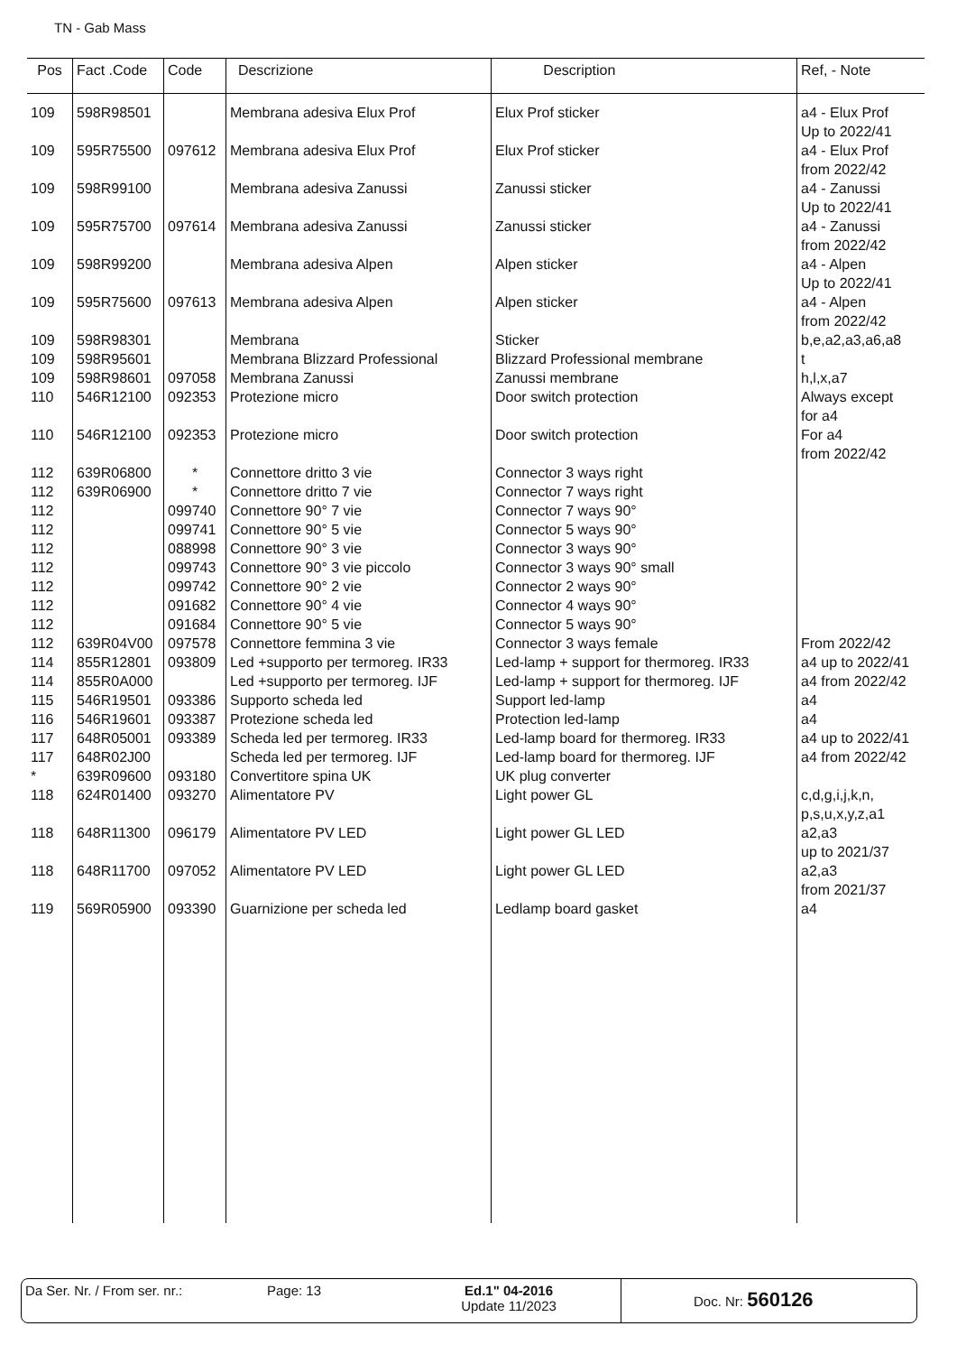TN - Gab Mass
| Pos | Fact .Code | Code | Descrizione | Description | Ref, - Note |
| --- | --- | --- | --- | --- | --- |
| 109 | 598R98501 | | Membrana adesiva Elux Prof | Elux Prof sticker | a4 - Elux Prof Up to 2022/41 |
| 109 | 595R75500 | 097612 | Membrana adesiva Elux Prof | Elux Prof sticker | a4 - Elux Prof from 2022/42 |
| 109 | 598R99100 | | Membrana adesiva Zanussi | Zanussi sticker | a4 - Zanussi Up to 2022/41 |
| 109 | 595R75700 | 097614 | Membrana adesiva Zanussi | Zanussi sticker | a4 - Zanussi from 2022/42 |
| 109 | 598R99200 | | Membrana adesiva Alpen | Alpen sticker | a4 - Alpen Up to 2022/41 |
| 109 | 595R75600 | 097613 | Membrana adesiva Alpen | Alpen sticker | a4 - Alpen from 2022/42 |
| 109 | 598R98301 | | Membrana | Sticker | b,e,a2,a3,a6,a8 |
| 109 | 598R95601 | | Membrana Blizzard Professional | Blizzard Professional membrane | t |
| 109 | 598R98601 | 097058 | Membrana Zanussi | Zanussi membrane | h,l,x,a7 |
| 110 | 546R12100 | 092353 | Protezione micro | Door switch protection | Always except for a4 |
| 110 | 546R12100 | 092353 | Protezione micro | Door switch protection | For a4 from 2022/42 |
| 112 | 639R06800 | * | Connettore dritto 3 vie | Connector 3 ways right | |
| 112 | 639R06900 | * | Connettore dritto 7 vie | Connector 7 ways right | |
| 112 | | 099740 | Connettore 90° 7 vie | Connector 7 ways 90° | |
| 112 | | 099741 | Connettore 90° 5 vie | Connector 5 ways 90° | |
| 112 | | 088998 | Connettore 90° 3 vie | Connector 3 ways 90° | |
| 112 | | 099743 | Connettore 90° 3 vie piccolo | Connector 3 ways 90° small | |
| 112 | | 099742 | Connettore 90° 2 vie | Connector 2 ways 90° | |
| 112 | | 091682 | Connettore 90° 4 vie | Connector 4 ways 90° | |
| 112 | | 091684 | Connettore 90° 5 vie | Connector 5 ways 90° | |
| 112 | 639R04V00 | 097578 | Connettore femmina 3 vie | Connector 3 ways female | From 2022/42 |
| 114 | 855R12801 | 093809 | Led +supporto per termoreg. IR33 | Led-lamp + support for thermoreg. IR33 | a4 up to 2022/41 |
| 114 | 855R0A000 | | Led +supporto per termoreg. IJF | Led-lamp + support for thermoreg. IJF | a4 from 2022/42 |
| 115 | 546R19501 | 093386 | Supporto scheda led | Support led-lamp | a4 |
| 116 | 546R19601 | 093387 | Protezione scheda led | Protection led-lamp | a4 |
| 117 | 648R05001 | 093389 | Scheda led per termoreg. IR33 | Led-lamp board for thermoreg. IR33 | a4 up to 2022/41 |
| 117 | 648R02J00 | | Scheda led per termoreg. IJF | Led-lamp board for thermoreg. IJF | a4 from 2022/42 |
| * | 639R09600 | 093180 | Convertitore spina UK | UK plug converter | |
| 118 | 624R01400 | 093270 | Alimentatore PV | Light power GL | c,d,g,i,j,k,n, p,s,u,x,y,z,a1 |
| 118 | 648R11300 | 096179 | Alimentatore PV LED | Light power GL LED | a2,a3 up to 2021/37 |
| 118 | 648R11700 | 097052 | Alimentatore PV LED | Light power GL LED | a2,a3 from 2021/37 |
| 119 | 569R05900 | 093390 | Guarnizione per scheda led | Ledlamp board gasket | a4 |
Da Ser. Nr. / From ser. nr.: Page: 13 Ed.1" 04-2016
Update 11/2023
Doc. Nr: 560126